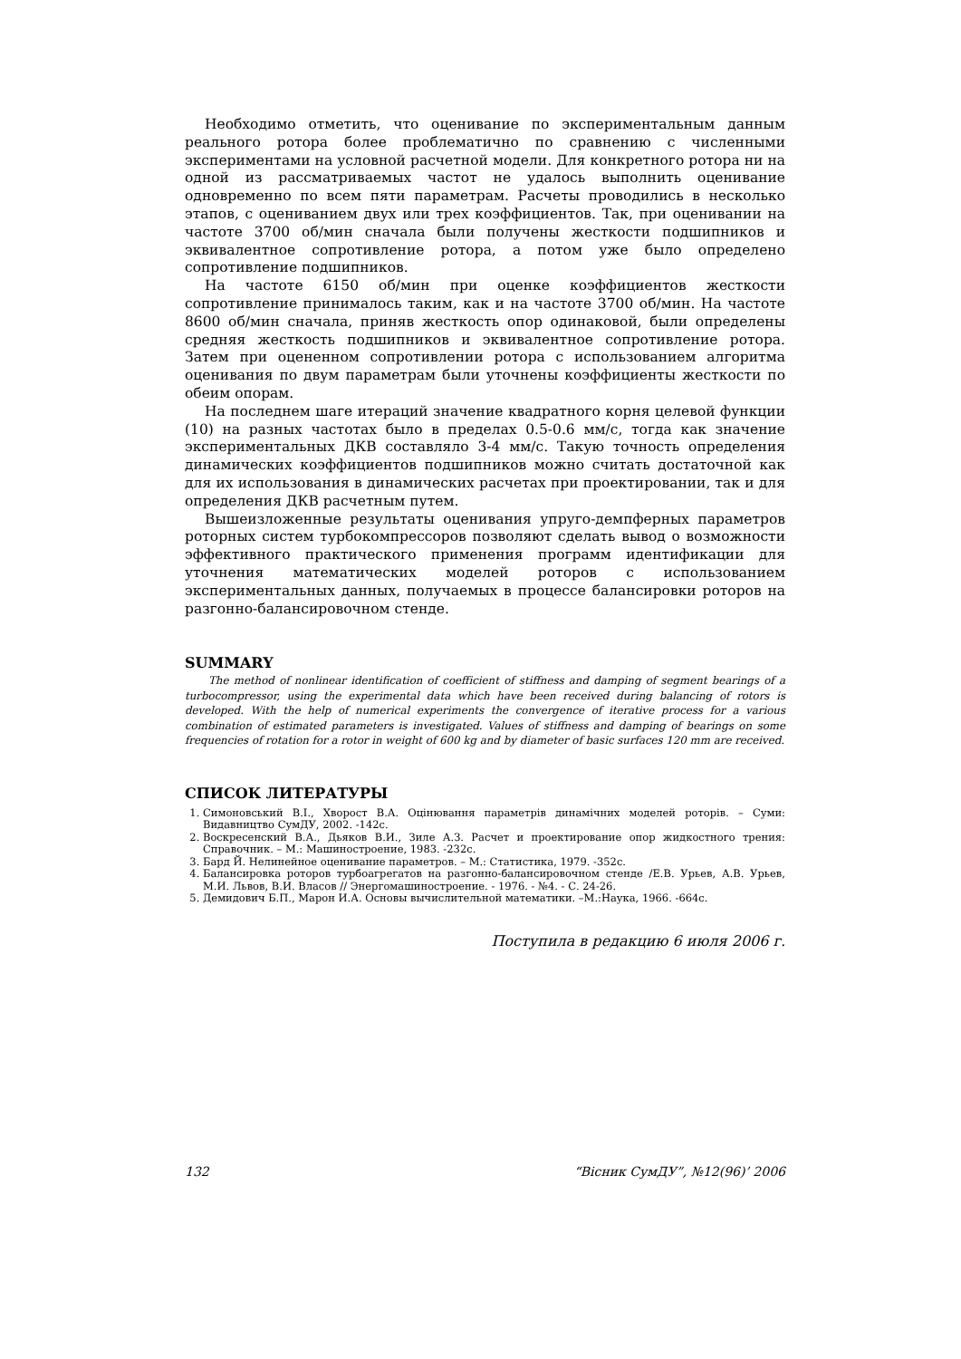Необходимо отметить, что оценивание по экспериментальным данным реального ротора более проблематично по сравнению с численными экспериментами на условной расчетной модели. Для конкретного ротора ни на одной из рассматриваемых частот не удалось выполнить оценивание одновременно по всем пяти параметрам. Расчеты проводились в несколько этапов, с оцениванием двух или трех коэффициентов. Так, при оценивании на частоте 3700 об/мин сначала были получены жесткости подшипников и эквивалентное сопротивление ротора, а потом уже было определено сопротивление подшипников.
На частоте 6150 об/мин при оценке коэффициентов жесткости сопротивление принималось таким, как и на частоте 3700 об/мин. На частоте 8600 об/мин сначала, приняв жесткость опор одинаковой, были определены средняя жесткость подшипников и эквивалентное сопротивление ротора. Затем при оцененном сопротивлении ротора с использованием алгоритма оценивания по двум параметрам были уточнены коэффициенты жесткости по обеим опорам.
На последнем шаге итераций значение квадратного корня целевой функции (10) на разных частотах было в пределах 0.5-0.6 мм/с, тогда как значение экспериментальных ДКВ составляло 3-4 мм/с. Такую точность определения динамических коэффициентов подшипников можно считать достаточной как для их использования в динамических расчетах при проектировании, так и для определения ДКВ расчетным путем.
Вышеизложенные результаты оценивания упруго-демпферных параметров роторных систем турбокомпрессоров позволяют сделать вывод о возможности эффективного практического применения программ идентификации для уточнения математических моделей роторов с использованием экспериментальных данных, получаемых в процессе балансировки роторов на разгонно-балансировочном стенде.
SUMMARY
The method of nonlinear identification of coefficient of stiffness and damping of segment bearings of a turbocompressor, using the experimental data which have been received during balancing of rotors is developed. With the help of numerical experiments the convergence of iterative process for a various combination of estimated parameters is investigated. Values of stiffness and damping of bearings on some frequencies of rotation for a rotor in weight of 600 kg and by diameter of basic surfaces 120 mm are received.
СПИСОК ЛИТЕРАТУРЫ
1. Симоновський В.І., Хворост В.А. Оцінювання параметрів динамічних моделей роторів. – Суми: Видавництво СумДУ, 2002. -142с.
2. Воскресенский В.А., Дьяков В.И., Зиле А.З. Расчет и проектирование опор жидкостного трения: Справочник. – М.: Машиностроение, 1983. -232с.
3. Бард Й. Нелинейное оценивание параметров. – М.: Статистика, 1979. -352с.
4. Балансировка роторов турбоагрегатов на разгонно-балансировочном стенде /Е.В. Урьев, А.В. Урьев, М.И. Львов, В.И. Власов // Энергомашиностроение. - 1976. - №4. - С. 24-26.
5. Демидович Б.П., Марон И.А. Основы вычислительной математики. –М.:Наука, 1966. -664с.
Поступила в редакцию 6 июля 2006 г.
132 “Вісник СумДУ”, №12(96)’ 2006